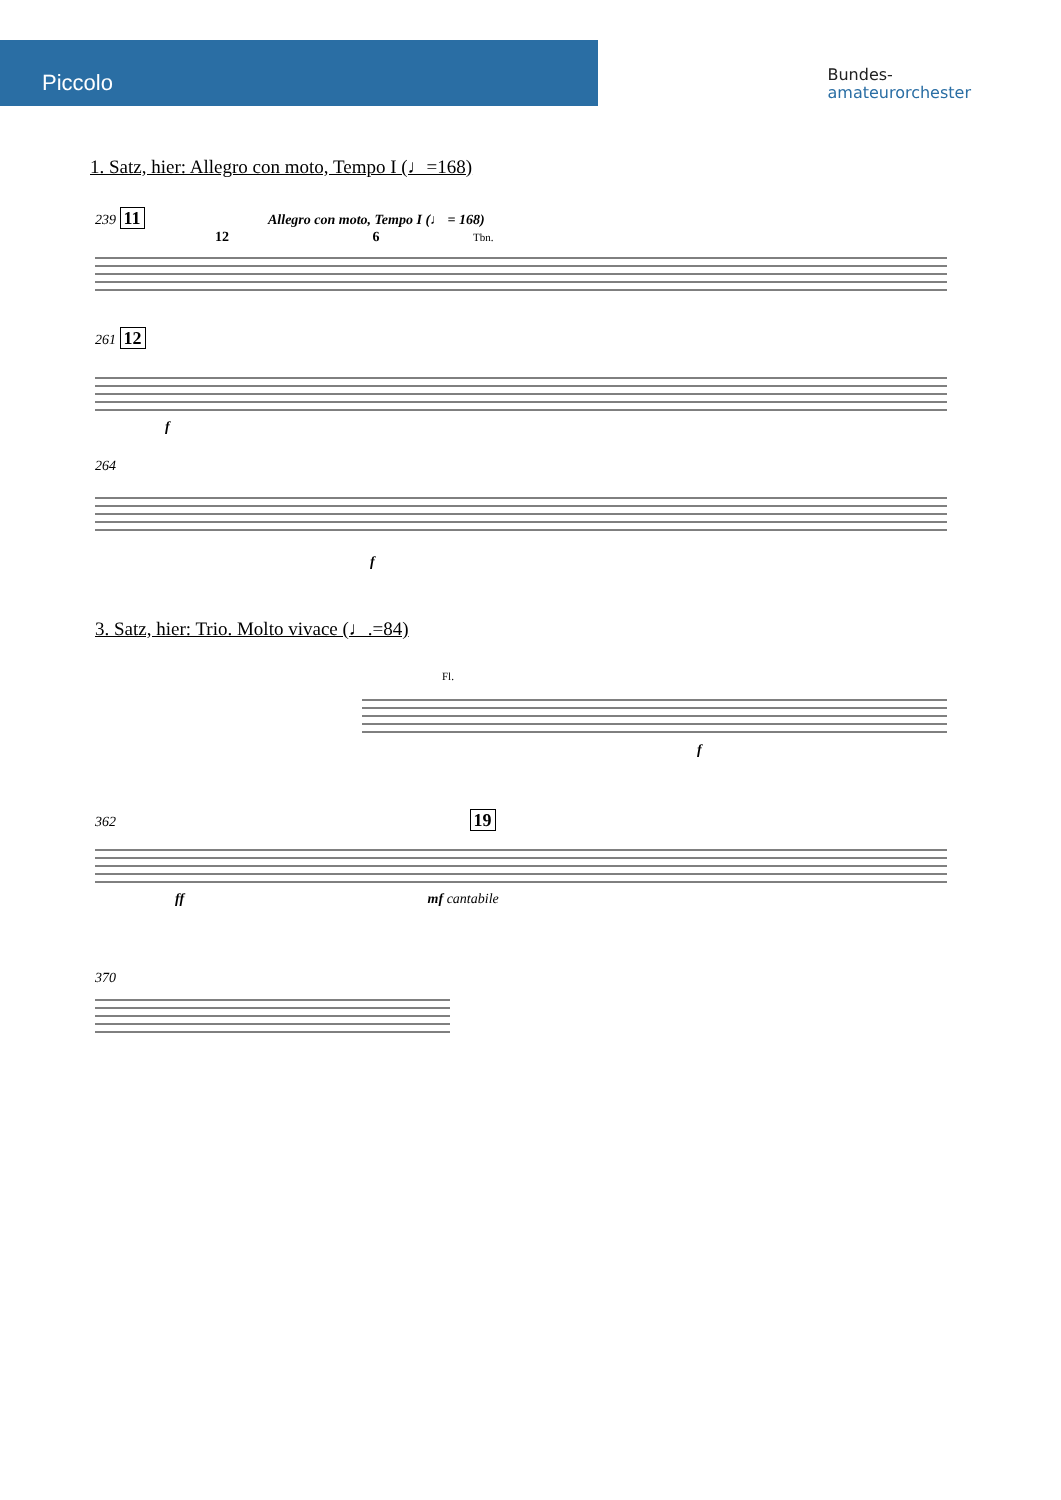Piccolo
Bundes-
amateurorchester
1. Satz, hier: Allegro con moto, Tempo I (♩=168)
239 11 Allegro con moto, Tempo I (♩ = 168)
12 6 Tbn.
261 12
f
264
f
3. Satz, hier: Trio. Molto vivace (♩.=84)
Fl.
f
362 19
ff mf cantabile
370